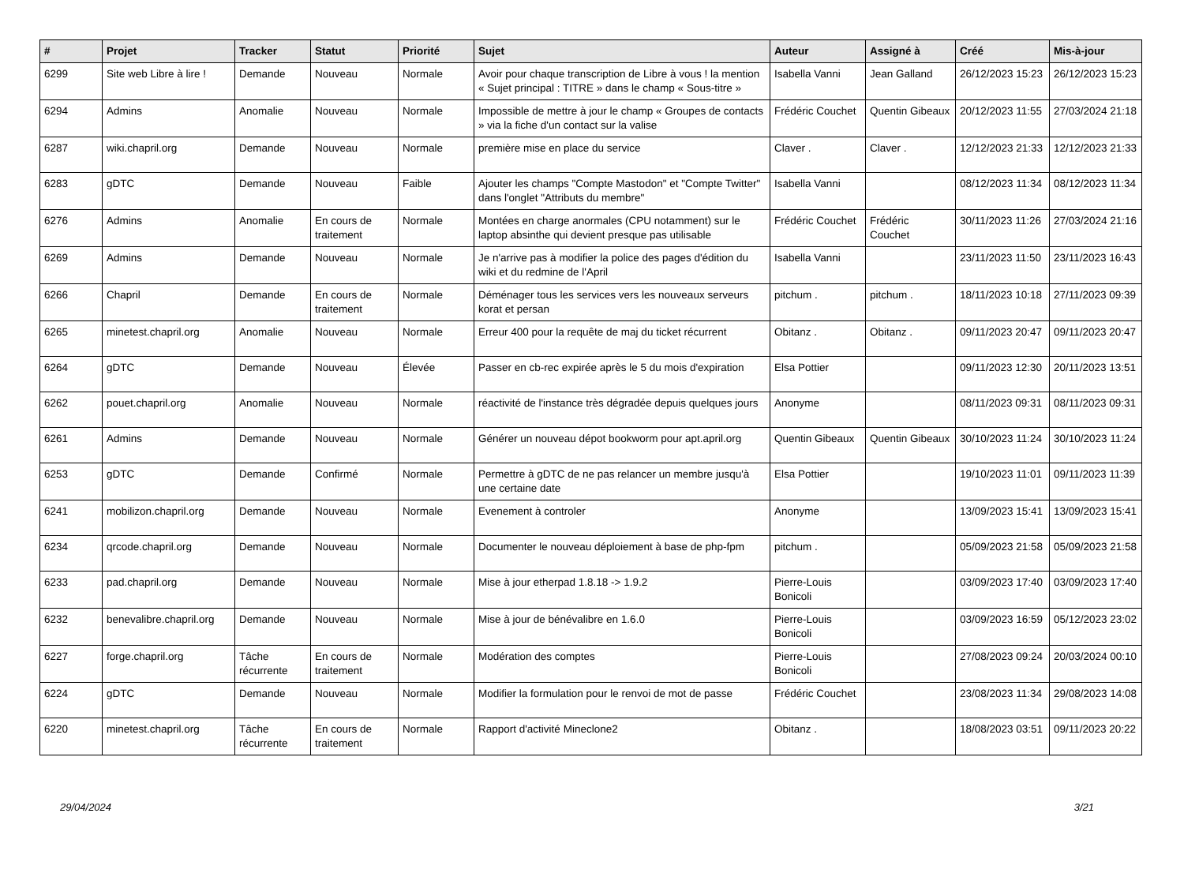| # | Projet | Tracker | Statut | Priorité | Sujet | Auteur | Assigné à | Créé | Mis-à-jour |
| --- | --- | --- | --- | --- | --- | --- | --- | --- | --- |
| 6299 | Site web Libre à lire ! | Demande | Nouveau | Normale | Avoir pour chaque transcription de Libre à vous ! la mention « Sujet principal : TITRE » dans le champ « Sous-titre » | Isabella Vanni | Jean Galland | 26/12/2023 15:23 | 26/12/2023 15:23 |
| 6294 | Admins | Anomalie | Nouveau | Normale | Impossible de mettre à jour le champ « Groupes de contacts » via la fiche d'un contact sur la valise | Frédéric Couchet | Quentin Gibeaux | 20/12/2023 11:55 | 27/03/2024 21:18 |
| 6287 | wiki.chapril.org | Demande | Nouveau | Normale | première mise en place du service | Claver . | Claver . | 12/12/2023 21:33 | 12/12/2023 21:33 |
| 6283 | gDTC | Demande | Nouveau | Faible | Ajouter les champs "Compte Mastodon" et "Compte Twitter" dans l'onglet "Attributs du membre" | Isabella Vanni | | 08/12/2023 11:34 | 08/12/2023 11:34 |
| 6276 | Admins | Anomalie | En cours de traitement | Normale | Montées en charge anormales (CPU notamment) sur le laptop absinthe qui devient presque pas utilisable | Frédéric Couchet | Frédéric Couchet | 30/11/2023 11:26 | 27/03/2024 21:16 |
| 6269 | Admins | Demande | Nouveau | Normale | Je n'arrive pas à modifier la police des pages d'édition du wiki et du redmine de l'April | Isabella Vanni | | 23/11/2023 11:50 | 23/11/2023 16:43 |
| 6266 | Chapril | Demande | En cours de traitement | Normale | Déménager tous les services vers les nouveaux serveurs korat et persan | pitchum . | pitchum . | 18/11/2023 10:18 | 27/11/2023 09:39 |
| 6265 | minetest.chapril.org | Anomalie | Nouveau | Normale | Erreur 400 pour la requête de maj du ticket récurrent | Obitanz . | Obitanz . | 09/11/2023 20:47 | 09/11/2023 20:47 |
| 6264 | gDTC | Demande | Nouveau | Élevée | Passer en cb-rec expirée après le 5 du mois d'expiration | Elsa Pottier | | 09/11/2023 12:30 | 20/11/2023 13:51 |
| 6262 | pouet.chapril.org | Anomalie | Nouveau | Normale | réactivité de l'instance très dégradée depuis quelques jours | Anonyme | | 08/11/2023 09:31 | 08/11/2023 09:31 |
| 6261 | Admins | Demande | Nouveau | Normale | Générer un nouveau dépot bookworm pour apt.april.org | Quentin Gibeaux | Quentin Gibeaux | 30/10/2023 11:24 | 30/10/2023 11:24 |
| 6253 | gDTC | Demande | Confirmé | Normale | Permettre à gDTC de ne pas relancer un membre jusqu'à une certaine date | Elsa Pottier | | 19/10/2023 11:01 | 09/11/2023 11:39 |
| 6241 | mobilizon.chapril.org | Demande | Nouveau | Normale | Evenement à controler | Anonyme | | 13/09/2023 15:41 | 13/09/2023 15:41 |
| 6234 | qrcode.chapril.org | Demande | Nouveau | Normale | Documenter le nouveau déploiement à base de php-fpm | pitchum . | | 05/09/2023 21:58 | 05/09/2023 21:58 |
| 6233 | pad.chapril.org | Demande | Nouveau | Normale | Mise à jour etherpad 1.8.18 -> 1.9.2 | Pierre-Louis Bonicoli | | 03/09/2023 17:40 | 03/09/2023 17:40 |
| 6232 | benevalibre.chapril.org | Demande | Nouveau | Normale | Mise à jour de bénévalibre en 1.6.0 | Pierre-Louis Bonicoli | | 03/09/2023 16:59 | 05/12/2023 23:02 |
| 6227 | forge.chapril.org | Tâche récurrente | En cours de traitement | Normale | Modération des comptes | Pierre-Louis Bonicoli | | 27/08/2023 09:24 | 20/03/2024 00:10 |
| 6224 | gDTC | Demande | Nouveau | Normale | Modifier la formulation pour le renvoi de mot de passe | Frédéric Couchet | | 23/08/2023 11:34 | 29/08/2023 14:08 |
| 6220 | minetest.chapril.org | Tâche récurrente | En cours de traitement | Normale | Rapport d'activité Mineclone2 | Obitanz . | | 18/08/2023 03:51 | 09/11/2023 20:22 |
29/04/2024 3/21